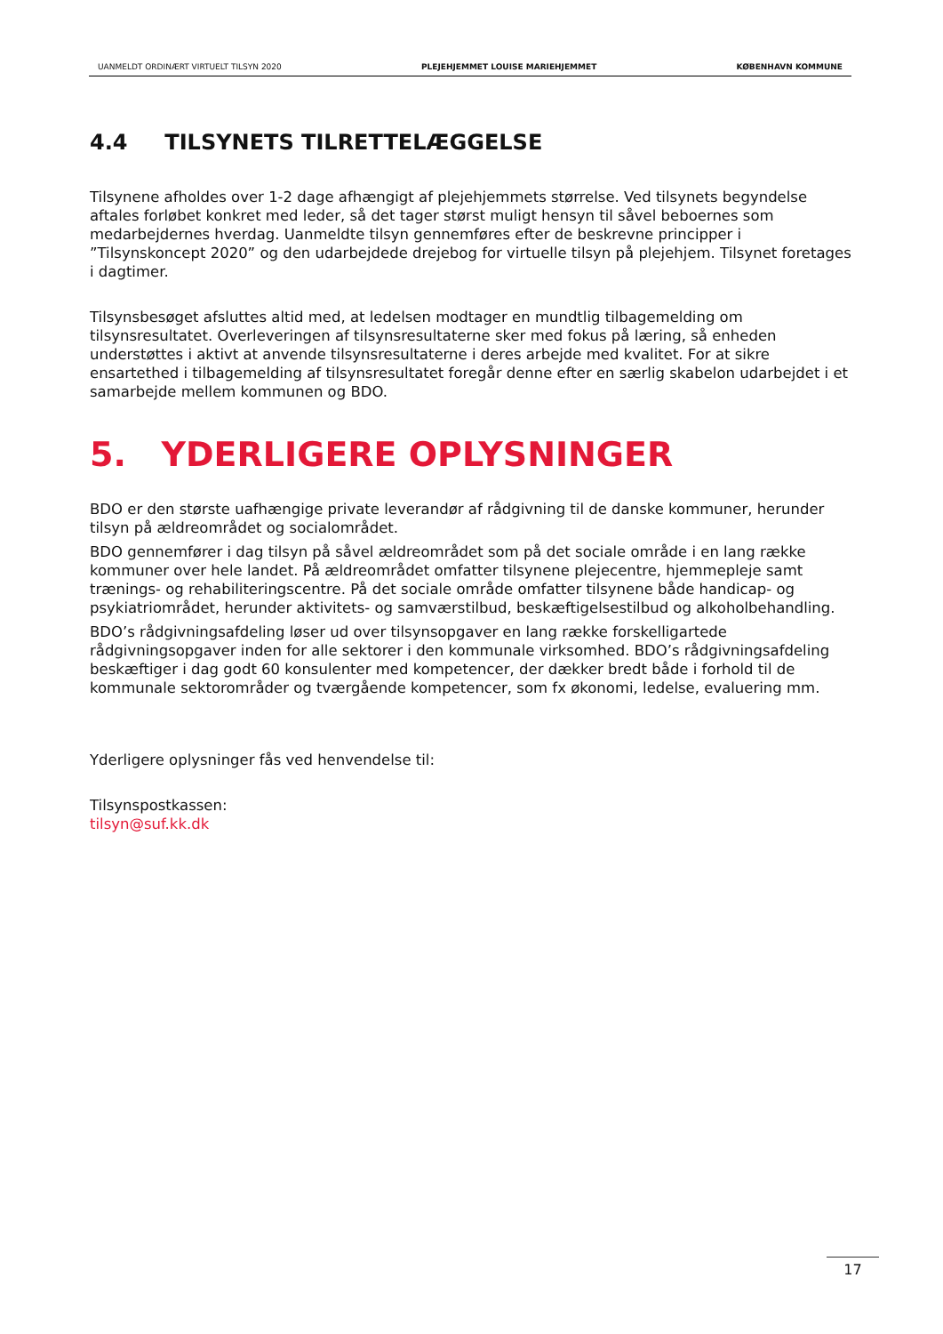UANMELDT ORDINÆRT VIRTUELT TILSYN 2020 PLEJEHJEMMET LOUISE MARIEHJEMMET KØBENHAVN KOMMUNE
4.4 TILSYNETS TILRETTELÆGGELSE
Tilsynene afholdes over 1-2 dage afhængigt af plejehjemmets størrelse. Ved tilsynets begyndelse aftales forløbet konkret med leder, så det tager størst muligt hensyn til såvel beboernes som medarbejdernes hverdag. Uanmeldte tilsyn gennemføres efter de beskrevne principper i ”Tilsynskoncept 2020” og den udarbejdede drejebog for virtuelle tilsyn på plejehjem. Tilsynet foretages i dagtimer.
Tilsynsbesøget afsluttes altid med, at ledelsen modtager en mundtlig tilbagemelding om tilsynsresultatet. Overleveringen af tilsynsresultaterne sker med fokus på læring, så enheden understøttes i aktivt at anvende tilsynsresultaterne i deres arbejde med kvalitet. For at sikre ensartethed i tilbagemelding af tilsynsresultatet foregår denne efter en særlig skabelon udarbejdet i et samarbejde mellem kommunen og BDO.
5. YDERLIGERE OPLYSNINGER
BDO er den største uafhængige private leverandør af rådgivning til de danske kommuner, herunder tilsyn på ældreområdet og socialområdet.
BDO gennemfører i dag tilsyn på såvel ældreområdet som på det sociale område i en lang række kommuner over hele landet. På ældreområdet omfatter tilsynene plejecentre, hjemmepleje samt trænings- og rehabiliteringscentre. På det sociale område omfatter tilsynene både handicap- og psykiatriområdet, herunder aktivitets- og samværstilbud, beskæftigelsestilbud og alkoholbehandling.
BDO’s rådgivningsafdeling løser ud over tilsynsopgaver en lang række forskelligartede rådgivningsopgaver inden for alle sektorer i den kommunale virksomhed. BDO’s rådgivningsafdeling beskæftiger i dag godt 60 konsulenter med kompetencer, der dækker bredt både i forhold til de kommunale sektorområder og tværgående kompetencer, som fx økonomi, ledelse, evaluering mm.
Yderligere oplysninger fås ved henvendelse til:
Tilsynspostkassen:
tilsyn@suf.kk.dk
17